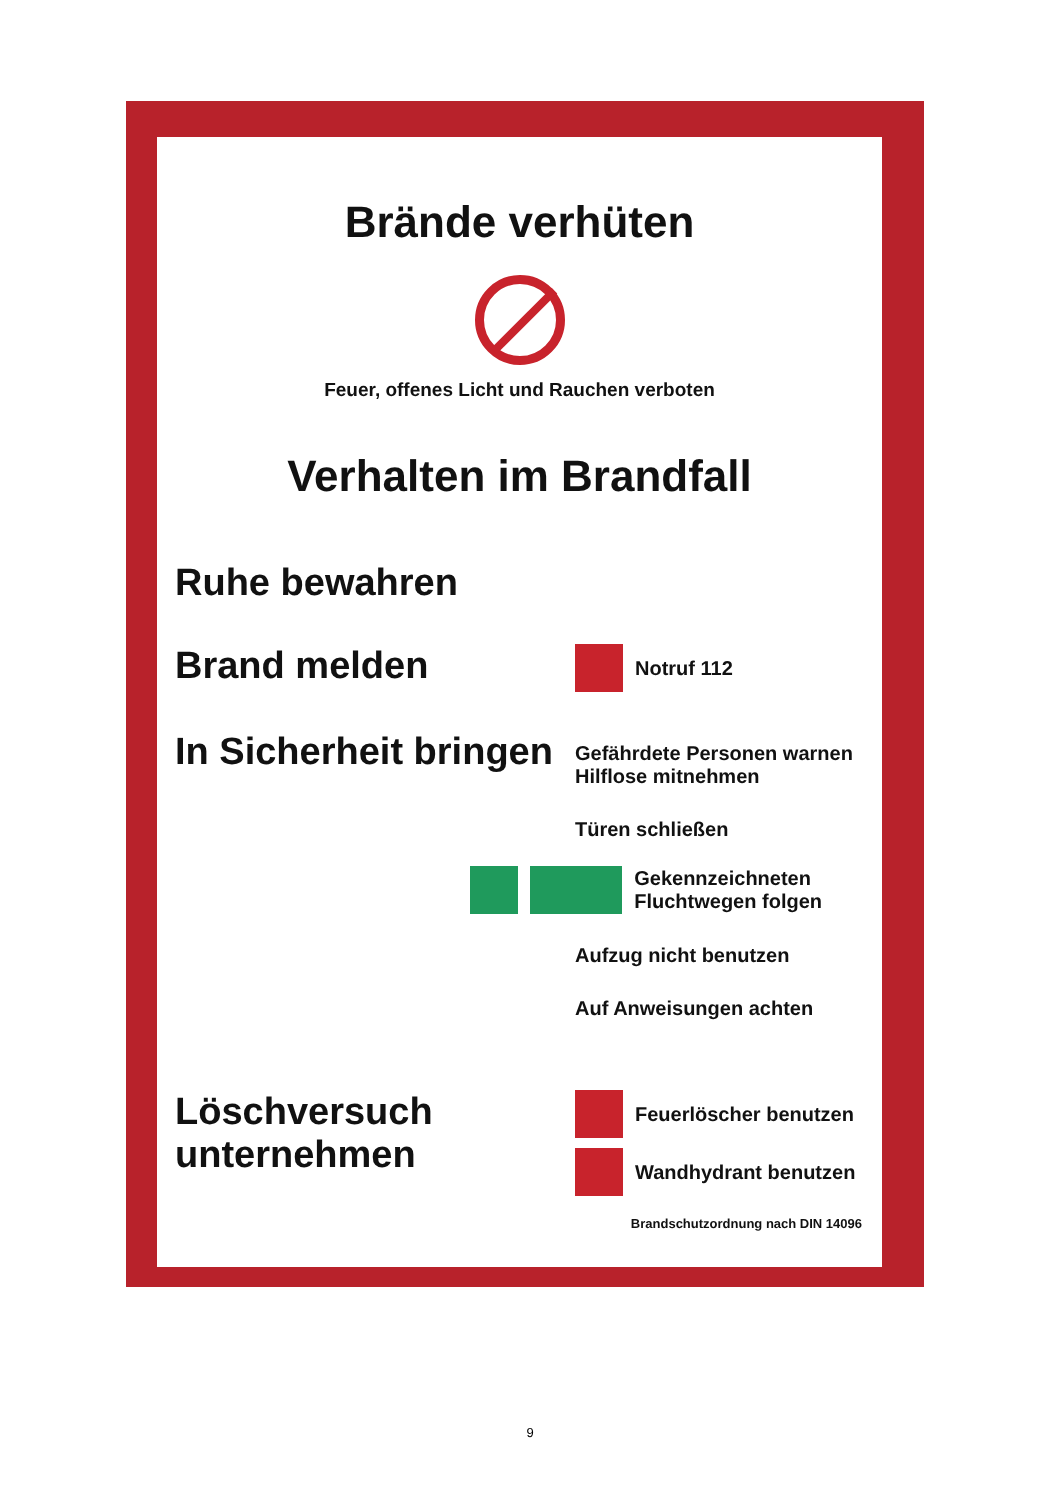Brände verhüten
Feuer, offenes Licht und Rauchen verboten
Verhalten im Brandfall
Ruhe bewahren
Brand melden
Notruf 112
In Sicherheit bringen
Gefährdete Personen warnen
Hilflose mitnehmen
Türen schließen
Gekennzeichneten
Fluchtwegen folgen
Aufzug nicht benutzen
Auf Anweisungen achten
Löschversuch
unternehmen
Feuerlöscher benutzen
Wandhydrant benutzen
Brandschutzordnung nach DIN 14096
9